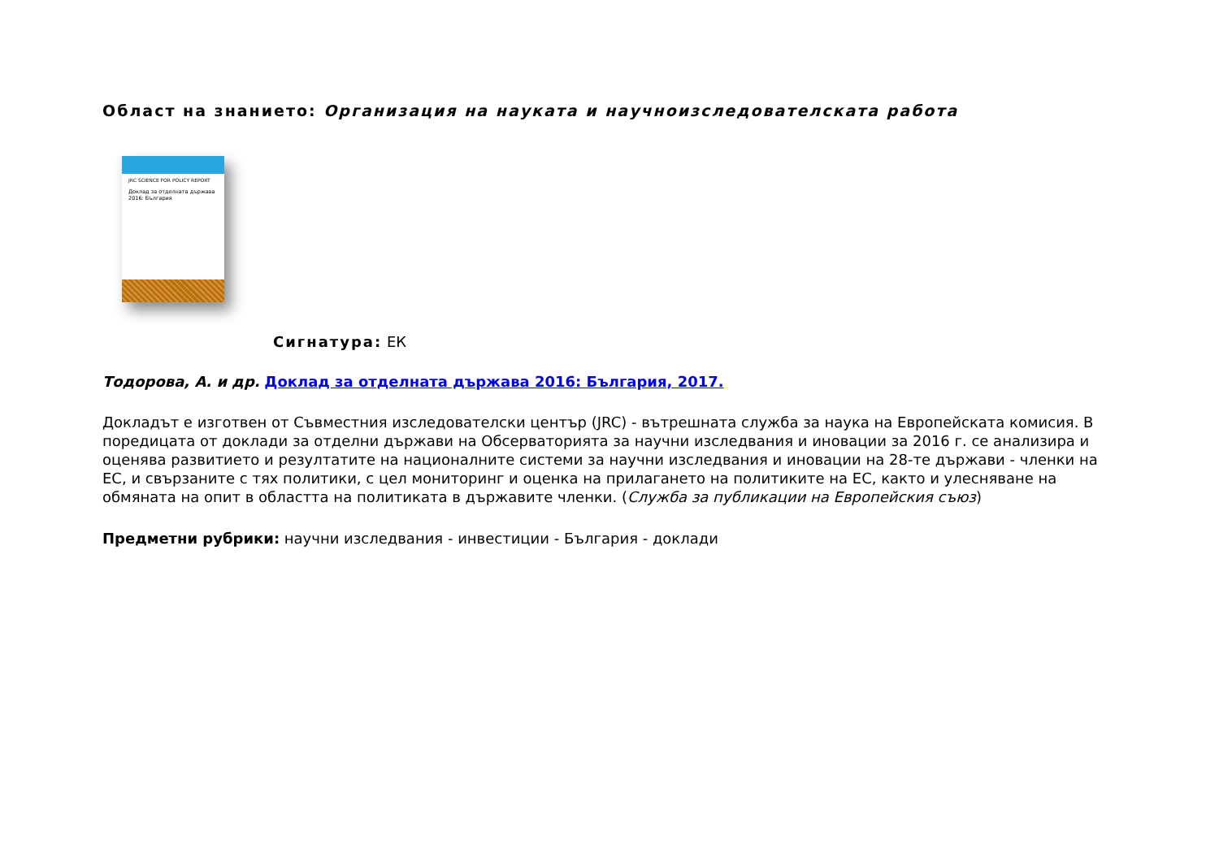Област на знанието: Организация на науката и научноизследователската работа
JRC SCIENCE FOR POLICY REPORT
Доклад за отделната държава 2016: България
Сигнатура: ЕК
Тодорова, А. и др. Доклад за отделната държава 2016: България, 2017.
Докладът е изготвен от Съвместния изследователски център (JRC) - вътрешната служба за наука на Европейската комисия. В поредицата от доклади за отделни държави на Обсерваторията за научни изследвания и иновации за 2016 г. се анализира и оценява развитието и резултатите на националните системи за научни изследвания и иновации на 28-те държави - членки на ЕС, и свързаните с тях политики, с цел мониторинг и оценка на прилагането на политиките на ЕС, както и улесняване на обмяната на опит в областта на политиката в държавите членки. (Служба за публикации на Европейския съюз)
Предметни рубрики: научни изследвания - инвестиции - България - доклади